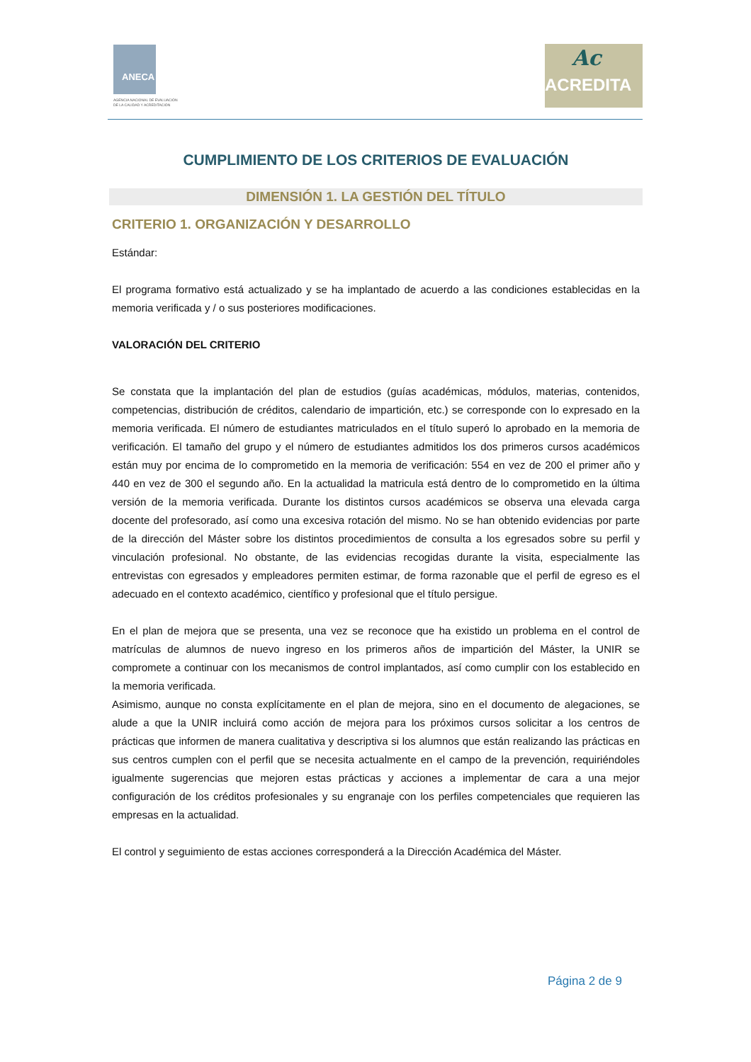ANECA
AGENCIA NACIONAL DE EVALUACIÓN
DE LA CALIDAD Y ACREDITACIÓN
Ac
ACREDITA
CUMPLIMIENTO DE LOS CRITERIOS DE EVALUACIÓN
DIMENSIÓN 1. LA GESTIÓN DEL TÍTULO
CRITERIO 1. ORGANIZACIÓN Y DESARROLLO
Estándar:
El programa formativo está actualizado y se ha implantado de acuerdo a las condiciones establecidas en la memoria verificada y / o sus posteriores modificaciones.
VALORACIÓN DEL CRITERIO
Se constata que la implantación del plan de estudios (guías académicas, módulos, materias, contenidos, competencias, distribución de créditos, calendario de impartición, etc.) se corresponde con lo expresado en la memoria verificada. El número de estudiantes matriculados en el título superó lo aprobado en la memoria de verificación. El tamaño del grupo y el número de estudiantes admitidos los dos primeros cursos académicos están muy por encima de lo comprometido en la memoria de verificación: 554 en vez de 200 el primer año y 440 en vez de 300 el segundo año. En la actualidad la matricula está dentro de lo comprometido en la última versión de la memoria verificada. Durante los distintos cursos académicos se observa una elevada carga docente del profesorado, así como una excesiva rotación del mismo. No se han obtenido evidencias por parte de la dirección del Máster sobre los distintos procedimientos de consulta a los egresados sobre su perfil y vinculación profesional. No obstante, de las evidencias recogidas durante la visita, especialmente las entrevistas con egresados y empleadores permiten estimar, de forma razonable que el perfil de egreso es el adecuado en el contexto académico, científico y profesional que el título persigue.
En el plan de mejora que se presenta, una vez se reconoce que ha existido un problema en el control de matrículas de alumnos de nuevo ingreso en los primeros años de impartición del Máster, la UNIR se compromete a continuar con los mecanismos de control implantados, así como cumplir con los establecido en la memoria verificada.
Asimismo, aunque no consta explícitamente en el plan de mejora, sino en el documento de alegaciones, se alude a que la UNIR incluirá como acción de mejora para los próximos cursos solicitar a los centros de prácticas que informen de manera cualitativa y descriptiva si los alumnos que están realizando las prácticas en sus centros cumplen con el perfil que se necesita actualmente en el campo de la prevención, requiriéndoles igualmente sugerencias que mejoren estas prácticas y acciones a implementar de cara a una mejor configuración de los créditos profesionales y su engranaje con los perfiles competenciales que requieren las empresas en la actualidad.
El control y seguimiento de estas acciones corresponderá a la Dirección Académica del Máster.
Página 2 de 9